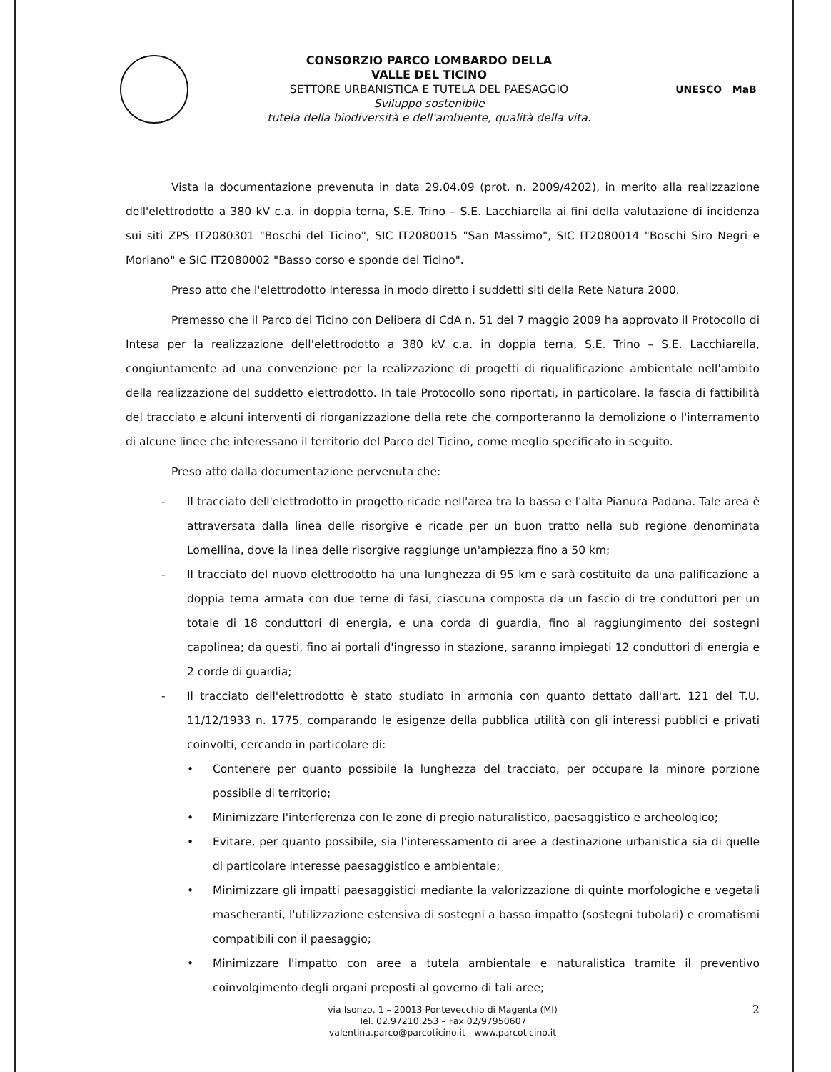CONSORZIO PARCO LOMBARDO DELLA
VALLE DEL TICINO
SETTORE URBANISTICA E TUTELA DEL PAESAGGIO
Sviluppo sostenibile
tutela della biodiversità e dell'ambiente, qualità della vita.
UNESCO MaB
Vista la documentazione prevenuta in data 29.04.09 (prot. n. 2009/4202), in merito alla realizzazione dell'elettrodotto a 380 kV c.a. in doppia terna, S.E. Trino – S.E. Lacchiarella ai fini della valutazione di incidenza sui siti ZPS IT2080301 "Boschi del Ticino", SIC IT2080015 "San Massimo", SIC IT2080014 "Boschi Siro Negri e Moriano" e SIC IT2080002 "Basso corso e sponde del Ticino".
Preso atto che l'elettrodotto interessa in modo diretto i suddetti siti della Rete Natura 2000.
Premesso che il Parco del Ticino con Delibera di CdA n. 51 del 7 maggio 2009 ha approvato il Protocollo di Intesa per la realizzazione dell'elettrodotto a 380 kV c.a. in doppia terna, S.E. Trino – S.E. Lacchiarella, congiuntamente ad una convenzione per la realizzazione di progetti di riqualificazione ambientale nell'ambito della realizzazione del suddetto elettrodotto. In tale Protocollo sono riportati, in particolare, la fascia di fattibilità del tracciato e alcuni interventi di riorganizzazione della rete che comporteranno la demolizione o l'interramento di alcune linee che interessano il territorio del Parco del Ticino, come meglio specificato in seguito.
Preso atto dalla documentazione pervenuta che:
- Il tracciato dell'elettrodotto in progetto ricade nell'area tra la bassa e l'alta Pianura Padana. Tale area è attraversata dalla linea delle risorgive e ricade per un buon tratto nella sub regione denominata Lomellina, dove la linea delle risorgive raggiunge un'ampiezza fino a 50 km;
- Il tracciato del nuovo elettrodotto ha una lunghezza di 95 km e sarà costituito da una palificazione a doppia terna armata con due terne di fasi, ciascuna composta da un fascio di tre conduttori per un totale di 18 conduttori di energia, e una corda di guardia, fino al raggiungimento dei sostegni capolinea; da questi, fino ai portali d'ingresso in stazione, saranno impiegati 12 conduttori di energia e 2 corde di guardia;
- Il tracciato dell'elettrodotto è stato studiato in armonia con quanto dettato dall'art. 121 del T.U. 11/12/1933 n. 1775, comparando le esigenze della pubblica utilità con gli interessi pubblici e privati coinvolti, cercando in particolare di:
• Contenere per quanto possibile la lunghezza del tracciato, per occupare la minore porzione possibile di territorio;
• Minimizzare l'interferenza con le zone di pregio naturalistico, paesaggistico e archeologico;
• Evitare, per quanto possibile, sia l'interessamento di aree a destinazione urbanistica sia di quelle di particolare interesse paesaggistico e ambientale;
• Minimizzare gli impatti paesaggistici mediante la valorizzazione di quinte morfologiche e vegetali mascheranti, l'utilizzazione estensiva di sostegni a basso impatto (sostegni tubolari) e cromatismi compatibili con il paesaggio;
• Minimizzare l'impatto con aree a tutela ambientale e naturalistica tramite il preventivo coinvolgimento degli organi preposti al governo di tali aree;
via Isonzo, 1 – 20013 Pontevecchio di Magenta (MI)
Tel. 02.97210.253 – Fax 02/97950607
valentina.parco@parcoticino.it - www.parcoticino.it
2